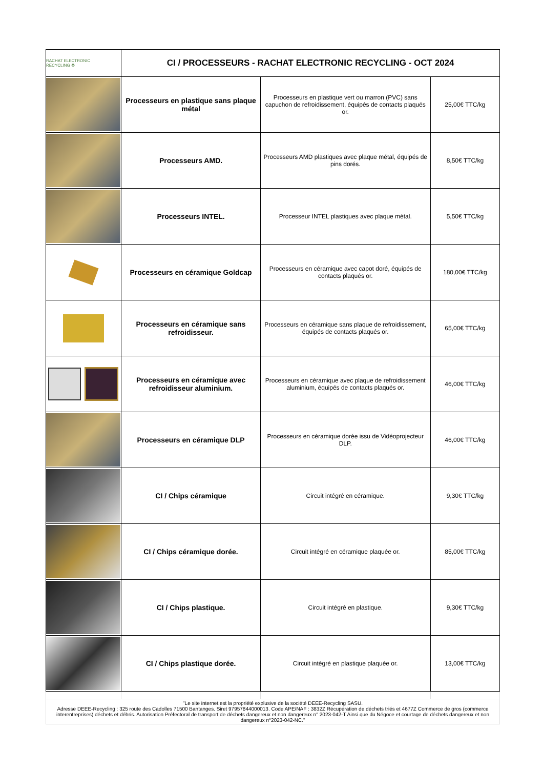| RACHAT ELECTRONIC RECYCLING ♻ | CI / PROCESSEURS - RACHAT ELECTRONIC RECYCLING - OCT 2024 | | |
| | Processeurs en plastique sans plaque métal | Processeurs en plastique vert ou marron (PVC) sans capuchon de refroidissement, équipés de contacts plaqués or. | 25,00€ TTC/kg |
| | Processeurs AMD. | Processeurs AMD plastiques avec plaque métal, équipés de pins dorés. | 8,50€ TTC/kg |
| | Processeurs INTEL. | Processeur INTEL plastiques avec plaque métal. | 5,50€ TTC/kg |
| | Processeurs en céramique Goldcap | Processeurs en céramique avec capot doré, équipés de contacts plaqués or. | 180,00€ TTC/kg |
| | Processeurs en céramique sans refroidisseur. | Processeurs en céramique sans plaque de refroidissement, équipés de contacts plaqués or. | 65,00€ TTC/kg |
| | Processeurs en céramique avec refroidisseur aluminium. | Processeurs en céramique avec plaque de refroidissement aluminium, équipés de contacts plaqués or. | 46,00€ TTC/kg |
| | Processeurs en céramique DLP | Processeurs en céramique dorée issu de Vidéoprojecteur DLP. | 46,00€ TTC/kg |
| | CI / Chips céramique | Circuit intégré en céramique. | 9,30€ TTC/kg |
| | CI / Chips céramique dorée. | Circuit intégré en céramique plaquée or. | 85,00€ TTC/kg |
| | CI / Chips plastique. | Circuit intégré en plastique. | 9,30€ TTC/kg |
| | CI / Chips plastique dorée. | Circuit intégré en plastique plaquée or. | 13,00€ TTC/kg |
| "Le site internet est la propriété explusive de la société DEEE-Recycling SASU. Adresse DEEE-Recycling : 325 route des Cadolles 71500 Bantanges. Siret 97957844000013. Code APE/NAF : 3832Z Récupération de déchets triés et 4677Z Commerce de gros (commerce interentreprises) déchets et débris. Autorisation Préfectoral de transport de déchets dangereux et non dangereux n° 2023-042-T Ainsi que du Négoce et courtage de déchets dangereux et non dangereux n°2023-042-NC." | | | |